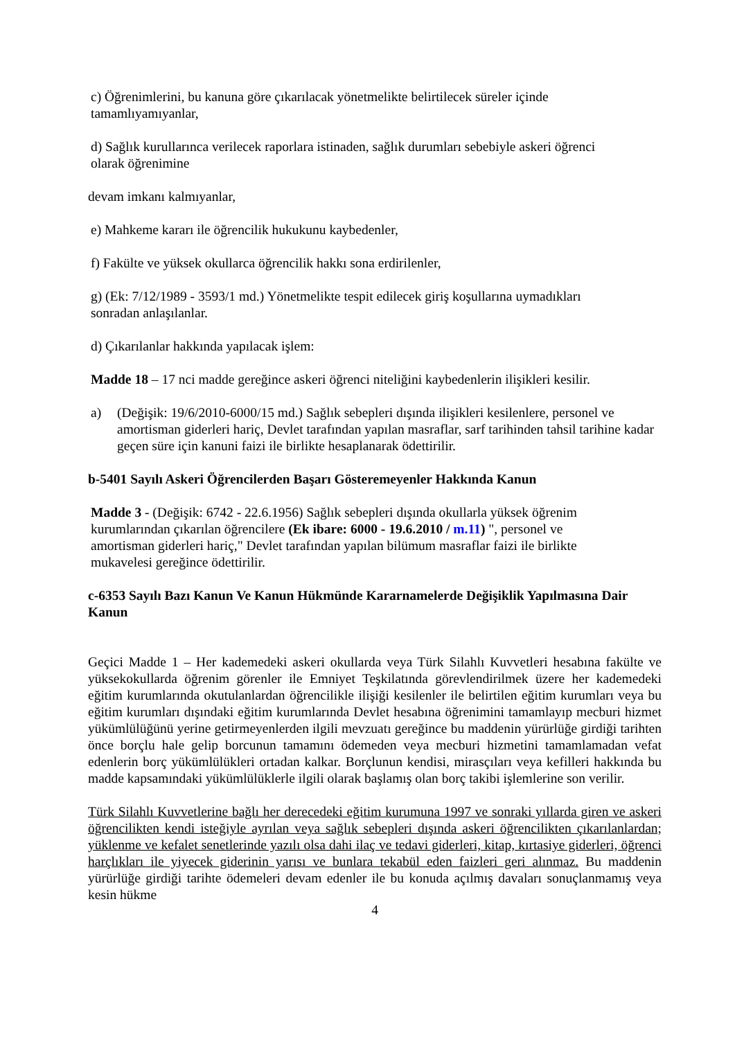c) Öğrenimlerini, bu kanuna göre çıkarılacak yönetmelikte belirtilecek süreler içinde
tamamlıyamıyanlar,
d) Sağlık kurullarınca verilecek raporlara istinaden, sağlık durumları sebebiyle askeri öğrenci
olarak öğrenimine
devam imkanı kalmıyanlar,
e) Mahkeme kararı ile öğrencilik hukukunu kaybedenler,
f) Fakülte ve yüksek okullarca öğrencilik hakkı sona erdirilenler,
g) (Ek: 7/12/1989 - 3593/1 md.) Yönetmelikte tespit edilecek giriş koşullarına uymadıkları
sonradan anlaşılanlar.
d) Çıkarılanlar hakkında yapılacak işlem:
Madde 18 – 17 nci madde gereğince askeri öğrenci niteliğini kaybedenlerin ilişikleri kesilir.
a) (Değişik: 19/6/2010-6000/15 md.) Sağlık sebepleri dışında ilişikleri kesilenlere, personel ve amortisman giderleri hariç, Devlet tarafından yapılan masraflar, sarf tarihinden tahsil tarihine kadar geçen süre için kanuni faizi ile birlikte hesaplanarak ödettirilir.
b-5401 Sayılı Askeri Öğrencilerden Başarı Gösteremeyenler Hakkında Kanun
Madde 3 - (Değişik: 6742 - 22.6.1956) Sağlık sebepleri dışında okullarla yüksek öğrenim
kurumlarından çıkarılan öğrencilere (Ek ibare: 6000 - 19.6.2010 / m.11) ", personel ve
amortisman giderleri hariç," Devlet tarafından yapılan bilümum masraflar faizi ile birlikte
mukavelesi gereğince ödettirilir.
c-6353 Sayılı Bazı Kanun Ve Kanun Hükmünde Kararnamelerde Değişiklik Yapılmasına Dair Kanun
Geçici Madde 1 – Her kademedeki askeri okullarda veya Türk Silahlı Kuvvetleri hesabına fakülte ve yüksekokullarda öğrenim görenler ile Emniyet Teşkilatında görevlendirilmek üzere her kademedeki eğitim kurumlarında okutulanlardan öğrencilikle ilişiği kesilenler ile belirtilen eğitim kurumları veya bu eğitim kurumları dışındaki eğitim kurumlarında Devlet hesabına öğrenimini tamamlayıp mecburi hizmet yükümlülüğünü yerine getirmeyenlerden ilgili mevzuatı gereğince bu maddenin yürürlüğe girdiği tarihten önce borçlu hale gelip borcunun tamamını ödemeden veya mecburi hizmetini tamamlamadan vefat edenlerin borç yükümlülükleri ortadan kalkar. Borçlunun kendisi, mirasçıları veya kefilleri hakkında bu madde kapsamındaki yükümlülüklerle ilgili olarak başlamış olan borç takibi işlemlerine son verilir.
Türk Silahlı Kuvvetlerine bağlı her derecedeki eğitim kurumuna 1997 ve sonraki yıllarda giren ve askeri öğrencilikten kendi isteğiyle ayrılan veya sağlık sebepleri dışında askeri öğrencilikten çıkarılanlardan; yüklenme ve kefalet senetlerinde yazılı olsa dahi ilaç ve tedavi giderleri, kitap, kırtasiye giderleri, öğrenci harçlıkları ile yiyecek giderinin yarısı ve bunlara tekabül eden faizleri geri alınmaz. Bu maddenin yürürlüğe girdiği tarihte ödemeleri devam edenler ile bu konuda açılmış davaları sonuçlanmamış veya kesin hükme
4